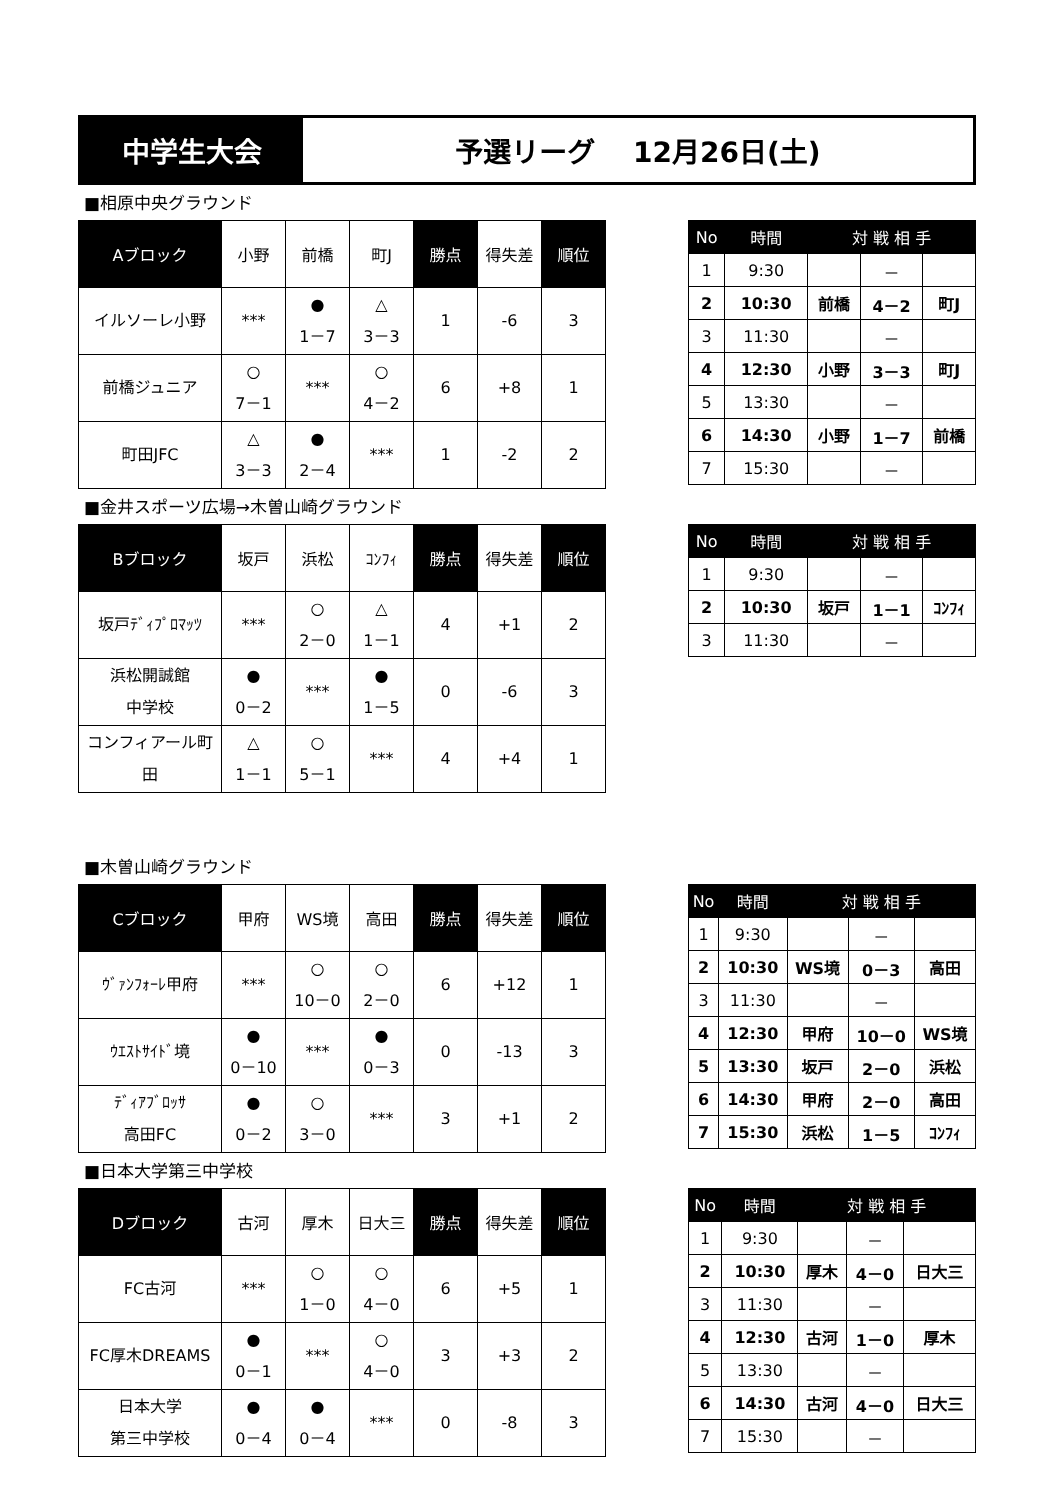中学生大会 予選リーグ　 12月26日(土)
■相原中央グラウンド
| Aブロック | 小野 | 前橋 | 町J | 勝点 | 得失差 | 順位 |
| --- | --- | --- | --- | --- | --- | --- |
| イルソーレ小野 | *** | ● 1－7 | △ 3－3 | 1 | -6 | 3 |
| 前橋ジュニア | ○ 7－1 | *** | ○ 4－2 | 6 | +8 | 1 |
| 町田JFC | △ 3－3 | ● 2－4 | *** | 1 | -2 | 2 |
| No | 時間 | 対 戦 相 手 | | |
| --- | --- | --- | --- | --- |
| 1 | 9:30 | | － | |
| 2 | 10:30 | 前橋 | 4－2 | 町J |
| 3 | 11:30 | | － | |
| 4 | 12:30 | 小野 | 3－3 | 町J |
| 5 | 13:30 | | － | |
| 6 | 14:30 | 小野 | 1－7 | 前橋 |
| 7 | 15:30 | | － | |
■金井スポーツ広場→木曽山崎グラウンド
| Bブロック | 坂戸 | 浜松 | ｺﾝﾌｨ | 勝点 | 得失差 | 順位 |
| --- | --- | --- | --- | --- | --- | --- |
| 坂戸ﾃﾞｨﾌﾟﾛﾏｯﾂ | *** | ○ 2－0 | △ 1－1 | 4 | +1 | 2 |
| 浜松開誠館 中学校 | ● 0－2 | *** | ● 1－5 | 0 | -6 | 3 |
| コンフィアール町田 | △ 1－1 | ○ 5－1 | *** | 4 | +4 | 1 |
| No | 時間 | 対 戦 相 手 | | |
| --- | --- | --- | --- | --- |
| 1 | 9:30 | | － | |
| 2 | 10:30 | 坂戸 | 1－1 | ｺﾝﾌｨ |
| 3 | 11:30 | | － | |
■木曽山崎グラウンド
| Cブロック | 甲府 | WS境 | 高田 | 勝点 | 得失差 | 順位 |
| --- | --- | --- | --- | --- | --- | --- |
| ｳﾞｧﾝﾌｫｰﾚ甲府 | *** | ○ 10－0 | ○ 2－0 | 6 | +12 | 1 |
| ｳｴｽﾄｻｲﾄﾞ境 | ● 0－10 | *** | ● 0－3 | 0 | -13 | 3 |
| ﾃﾞｨｱﾌﾞﾛｯｻ 高田FC | ● 0－2 | ○ 3－0 | *** | 3 | +1 | 2 |
| No | 時間 | 対 戦 相 手 | | |
| --- | --- | --- | --- | --- |
| 1 | 9:30 | | － | |
| 2 | 10:30 | WS境 | 0－3 | 高田 |
| 3 | 11:30 | | － | |
| 4 | 12:30 | 甲府 | 10－0 | WS境 |
| 5 | 13:30 | 坂戸 | 2－0 | 浜松 |
| 6 | 14:30 | 甲府 | 2－0 | 高田 |
| 7 | 15:30 | 浜松 | 1－5 | ｺﾝﾌｨ |
■日本大学第三中学校
| Dブロック | 古河 | 厚木 | 日大三 | 勝点 | 得失差 | 順位 |
| --- | --- | --- | --- | --- | --- | --- |
| FC古河 | *** | ○ 1－0 | ○ 4－0 | 6 | +5 | 1 |
| FC厚木DREAMS | ● 0－1 | *** | ○ 4－0 | 3 | +3 | 2 |
| 日本大学 第三中学校 | ● 0－4 | ● 0－4 | *** | 0 | -8 | 3 |
| No | 時間 | 対 戦 相 手 | | |
| --- | --- | --- | --- | --- |
| 1 | 9:30 | | － | |
| 2 | 10:30 | 厚木 | 4－0 | 日大三 |
| 3 | 11:30 | | － | |
| 4 | 12:30 | 古河 | 1－0 | 厚木 |
| 5 | 13:30 | | － | |
| 6 | 14:30 | 古河 | 4－0 | 日大三 |
| 7 | 15:30 | | － | |